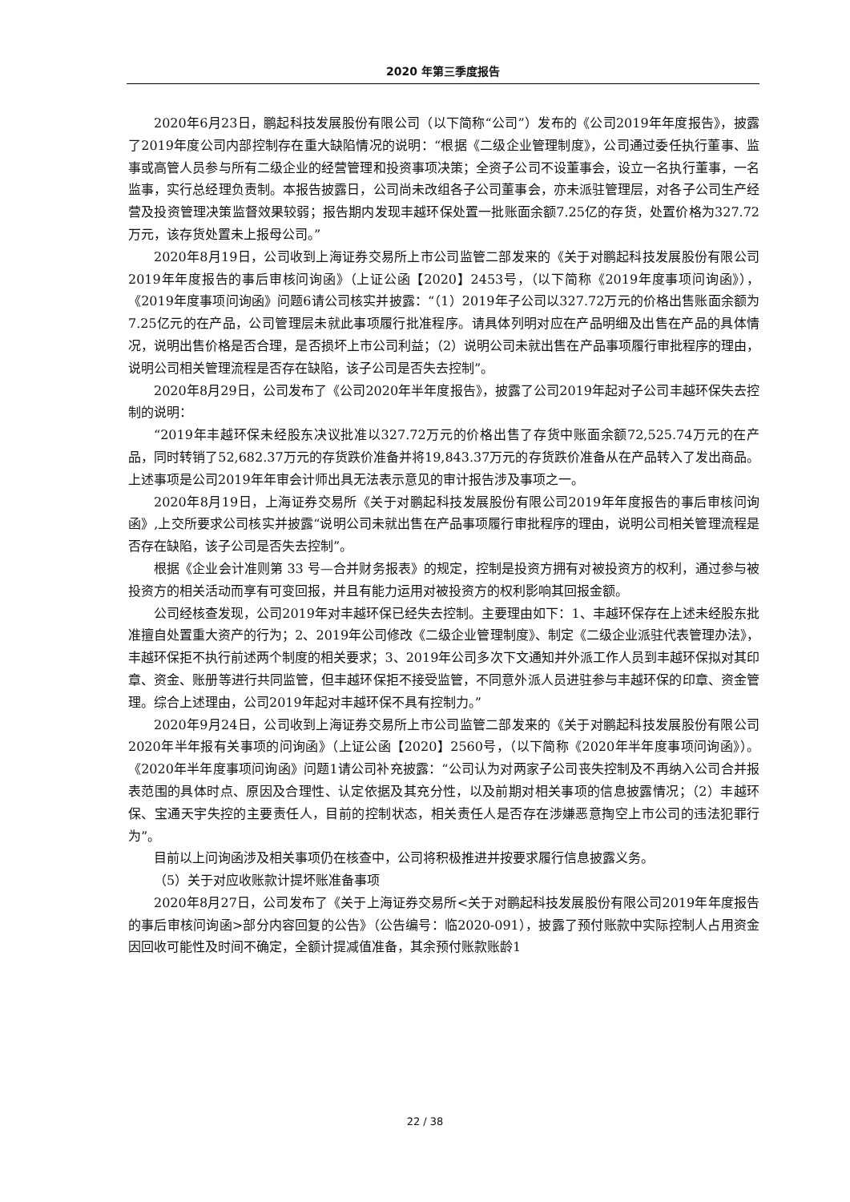2020 年第三季度报告
2020年6月23日，鹏起科技发展股份有限公司（以下简称“公司”）发布的《公司2019年年度报告》，披露了2019年度公司内部控制存在重大缺陷情况的说明：“根据《二级企业管理制度》，公司通过委任执行董事、监事或高管人员参与所有二级企业的经营管理和投资事项决策；全资子公司不设董事会，设立一名执行董事，一名监事，实行总经理负责制。本报告披露日，公司尚未改组各子公司董事会，亦未派驻管理层，对各子公司生产经营及投资管理决策监督效果较弱；报告期内发现丰越环保处置一批账面余额7.25亿的存货，处置价格为327.72万元，该存货处置未上报母公司。”
2020年8月19日，公司收到上海证券交易所上市公司监管二部发来的《关于对鹏起科技发展股份有限公司2019年年度报告的事后审核问询函》（上证公函【2020】2453号，（以下简称《2019年度事项问询函》），《2019年度事项问询函》问题6请公司核实并披露：“（1）2019年子公司以327.72万元的价格出售账面余额为7.25亿元的在产品，公司管理层未就此事项履行批准程序。请具体列明对应在产品明细及出售在产品的具体情况，说明出售价格是否合理，是否损坏上市公司利益；（2）说明公司未就出售在产品事项履行审批程序的理由，说明公司相关管理流程是否存在缺陷，该子公司是否失去控制”。
2020年8月29日，公司发布了《公司2020年半年度报告》，披露了公司2019年起对子公司丰越环保失去控制的说明：
“2019年丰越环保未经股东决议批准以327.72万元的价格出售了存货中账面余额72,525.74万元的在产品，同时转销了52,682.37万元的存货跌价准备并将19,843.37万元的存货跌价准备从在产品转入了发出商品。上述事项是公司2019年年审会计师出具无法表示意见的审计报告涉及事项之一。
2020年8月19日，上海证券交易所《关于对鹏起科技发展股份有限公司2019年年度报告的事后审核问询函》,上交所要求公司核实并披露“说明公司未就出售在产品事项履行审批程序的理由，说明公司相关管理流程是否存在缺陷，该子公司是否失去控制”。
根据《企业会计准则第 33 号—合并财务报表》的规定，控制是投资方拥有对被投资方的权利，通过参与被投资方的相关活动而享有可变回报，并且有能力运用对被投资方的权利影响其回报金额。
公司经核查发现，公司2019年对丰越环保已经失去控制。主要理由如下：1、丰越环保存在上述未经股东批准擅自处置重大资产的行为；2、2019年公司修改《二级企业管理制度》、制定《二级企业派驻代表管理办法》，丰越环保拒不执行前述两个制度的相关要求；3、2019年公司多次下文通知并外派工作人员到丰越环保拟对其印章、资金、账册等进行共同监管，但丰越环保拒不接受监管，不同意外派人员进驻参与丰越环保的印章、资金管理。综合上述理由，公司2019年起对丰越环保不具有控制力。”
2020年9月24日，公司收到上海证券交易所上市公司监管二部发来的《关于对鹏起科技发展股份有限公司2020年半年报有关事项的问询函》（上证公函【2020】2560号，（以下简称《2020年半年度事项问询函》）。《2020年半年度事项问询函》问题1请公司补充披露：“公司认为对两家子公司丧失控制及不再纳入公司合并报表范围的具体时点、原因及合理性、认定依据及其充分性，以及前期对相关事项的信息披露情况；（2）丰越环保、宝通天宇失控的主要责任人，目前的控制状态，相关责任人是否存在涉嫌恶意掏空上市公司的违法犯罪行为”。
目前以上问询函涉及相关事项仍在核查中，公司将积极推进并按要求履行信息披露义务。
（5）关于对应收账款计提坏账准备事项
2020年8月27日，公司发布了《关于上海证券交易所<关于对鹏起科技发展股份有限公司2019年年度报告的事后审核问询函>部分内容回复的公告》（公告编号：临2020-091），披露了预付账款中实际控制人占用资金因回收可能性及时间不确定，全额计提减值准备，其余预付账款账龄1
22 / 38